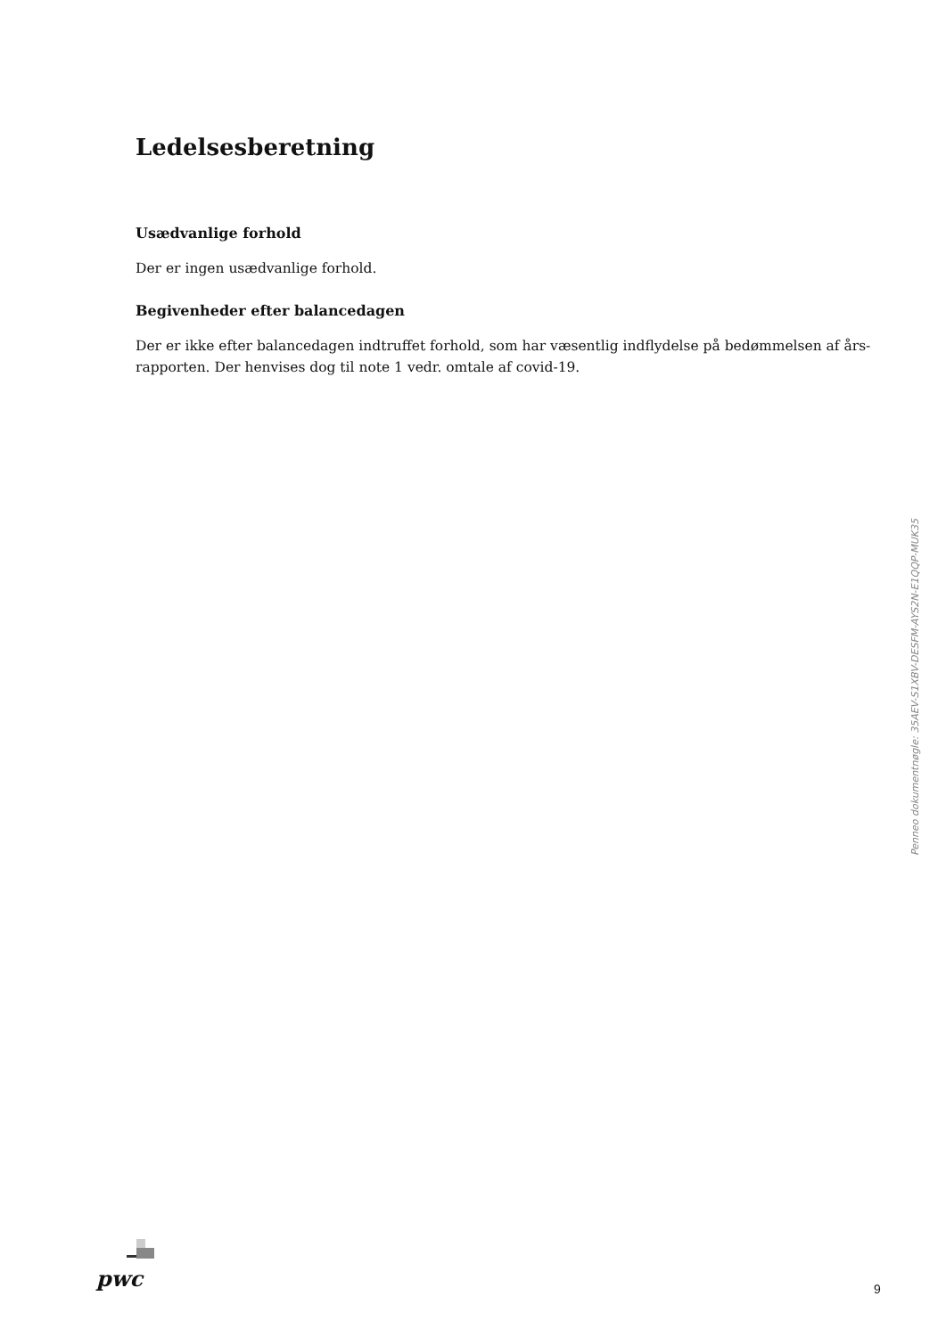Ledelsesberetning
Usædvanlige forhold
Der er ingen usædvanlige forhold.
Begivenheder efter balancedagen
Der er ikke efter balancedagen indtruffet forhold, som har væsentlig indflydelse på bedømmelsen af års-rapporten. Der henvises dog til note 1 vedr. omtale af covid-19.
Penneo dokumentnøgle: 35AEV-S1XBV-DESFM-AYS2N-E1QQP-MUK35
pwc 9